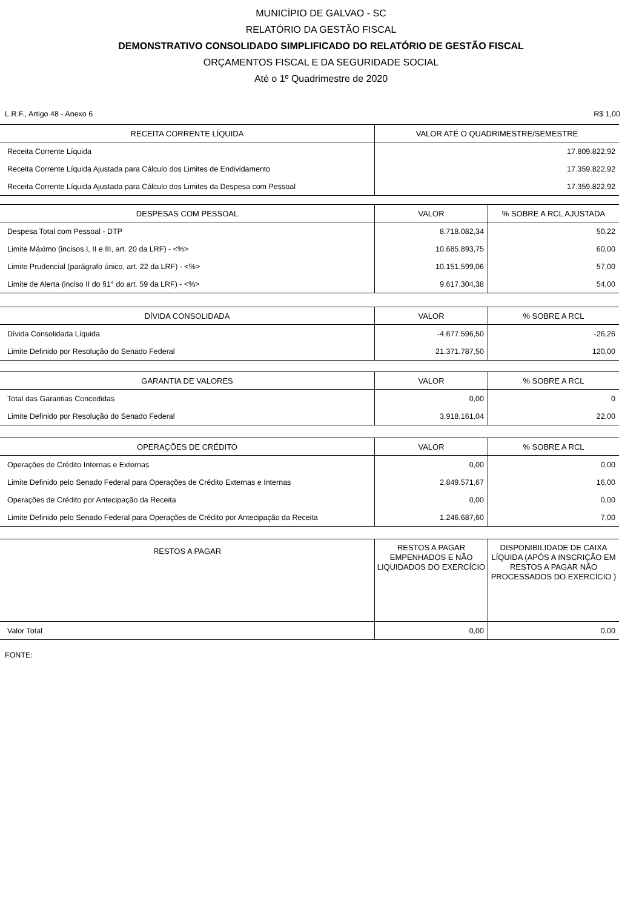MUNICÍPIO DE GALVAO - SC
RELATÓRIO DA GESTÃO FISCAL
DEMONSTRATIVO CONSOLIDADO SIMPLIFICADO DO RELATÓRIO DE GESTÃO FISCAL
ORÇAMENTOS FISCAL E DA SEGURIDADE SOCIAL
Até o 1º Quadrimestre de 2020
L.R.F., Artigo 48 - Anexo 6 R$ 1,00
| RECEITA CORRENTE LÍQUIDA | VALOR ATÉ O QUADRIMESTRE/SEMESTRE |
| --- | --- |
| Receita Corrente Líquida | 17.809.822,92 |
| Receita Corrente Líquida Ajustada para Cálculo dos Limites de Endividamento | 17.359.822,92 |
| Receita Corrente Líquida Ajustada para Cálculo dos Limites da Despesa com Pessoal | 17.359.822,92 |
| DESPESAS COM PESSOAL | VALOR | % SOBRE A RCL AJUSTADA |
| --- | --- | --- |
| Despesa Total com Pessoal - DTP | 8.718.082,34 | 50,22 |
| Limite Máximo (incisos I, II e III, art. 20 da LRF) - <%> | 10.685.893,75 | 60,00 |
| Limite Prudencial (parágrafo único, art. 22 da LRF) - <%> | 10.151.599,06 | 57,00 |
| Limite de Alerta (inciso II do §1° do art. 59 da LRF) - <%> | 9.617.304,38 | 54,00 |
| DÍVIDA CONSOLIDADA | VALOR | % SOBRE A RCL |
| --- | --- | --- |
| Dívida Consolidada Líquida | -4.677.596,50 | -26,26 |
| Limite Definido por Resolução do Senado Federal | 21.371.787,50 | 120,00 |
| GARANTIA DE VALORES | VALOR | % SOBRE A RCL |
| --- | --- | --- |
| Total das Garantias Concedidas | 0,00 | 0 |
| Limite Definido por Resolução do Senado Federal | 3.918.161,04 | 22,00 |
| OPERAÇÕES DE CRÉDITO | VALOR | % SOBRE A RCL |
| --- | --- | --- |
| Operações de Crédito Internas e Externas | 0,00 | 0,00 |
| Limite Definido pelo Senado Federal para Operações de Crédito Externas e Internas | 2.849.571,67 | 16,00 |
| Operações de Crédito por Antecipação da Receita | 0,00 | 0,00 |
| Limite Definido pelo Senado Federal para Operações de Crédito por Antecipação da Receita | 1.246.687,60 | 7,00 |
| RESTOS A PAGAR | RESTOS A PAGAR EMPENHADOS E NÃO LIQUIDADOS DO EXERCÍCIO | DISPONIBILIDADE DE CAIXA LÍQUIDA (APÓS A INSCRIÇÃO EM RESTOS A PAGAR NÃO PROCESSADOS DO EXERCÍCIO ) |
| --- | --- | --- |
| Valor Total | 0,00 | 0,00 |
FONTE: